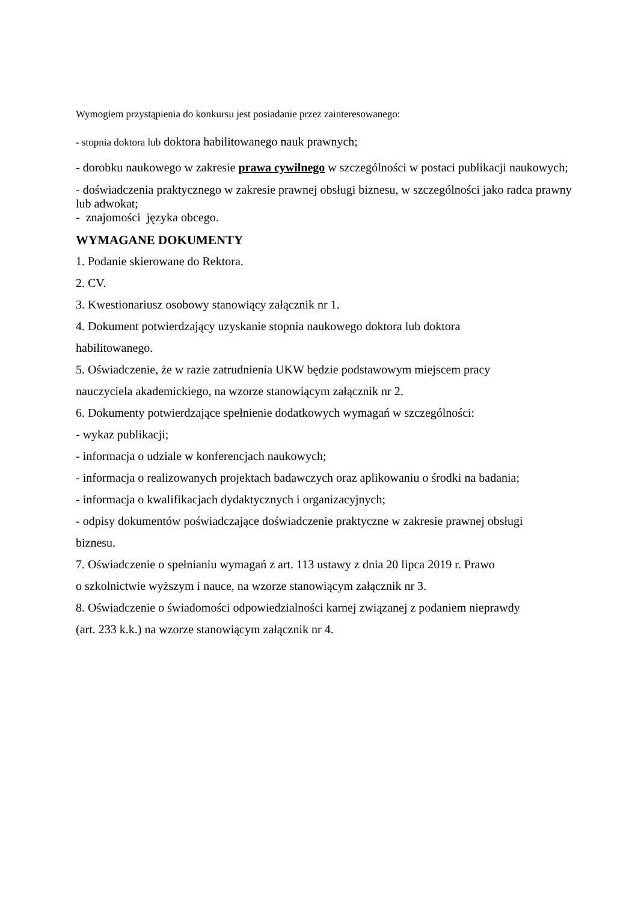Wymogiem przystąpienia do konkursu jest posiadanie przez zainteresowanego:
- stopnia doktora lub doktora habilitowanego nauk prawnych;
- dorobku naukowego w zakresie prawa cywilnego w szczególności w postaci publikacji naukowych;
- doświadczenia praktycznego w zakresie prawnej obsługi biznesu, w szczególności jako radca prawny lub adwokat;
- znajomości języka obcego.
WYMAGANE DOKUMENTY
1. Podanie skierowane do Rektora.
2. CV.
3. Kwestionariusz osobowy stanowiący załącznik nr 1.
4. Dokument potwierdzający uzyskanie stopnia naukowego doktora lub doktora
habilitowanego.
5. Oświadczenie, że w razie zatrudnienia UKW będzie podstawowym miejscem pracy
nauczyciela akademickiego, na wzorze stanowiącym załącznik nr 2.
6. Dokumenty potwierdzające spełnienie dodatkowych wymagań w szczególności:
- wykaz publikacji;
- informacja o udziale w konferencjach naukowych;
- informacja o realizowanych projektach badawczych oraz aplikowaniu o środki na badania;
- informacja o kwalifikacjach dydaktycznych i organizacyjnych;
- odpisy dokumentów poświadczające doświadczenie praktyczne w zakresie prawnej obsługi
biznesu.
7. Oświadczenie o spełnianiu wymagań z art. 113 ustawy z dnia 20 lipca 2019 r. Prawo
o szkolnictwie wyższym i nauce, na wzorze stanowiącym załącznik nr 3.
8. Oświadczenie o świadomości odpowiedzialności karnej związanej z podaniem nieprawdy
(art. 233 k.k.) na wzorze stanowiącym załącznik nr 4.